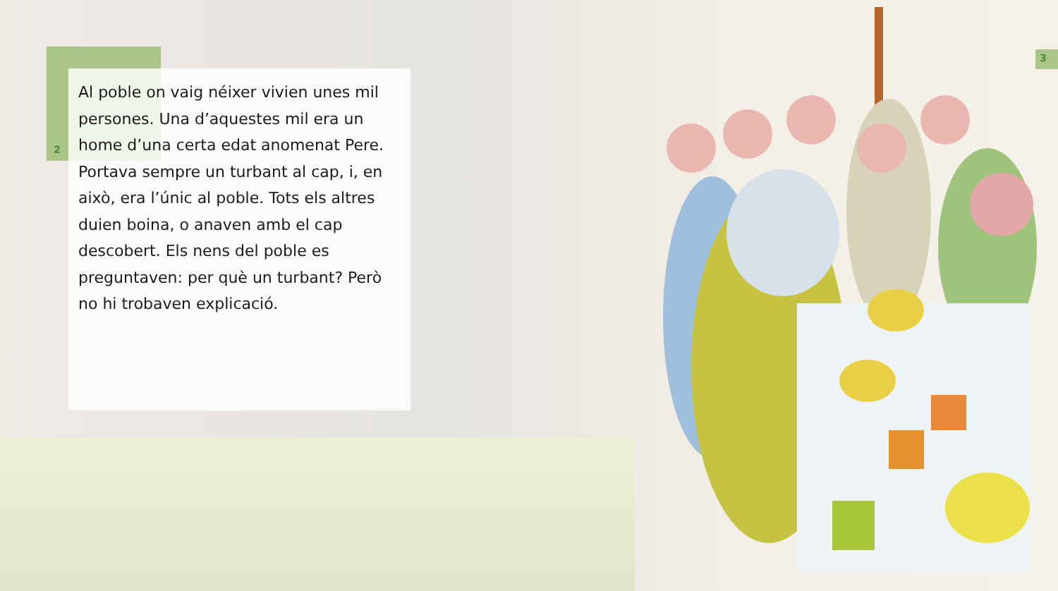2
3
Al poble on vaig néixer vivien unes mil persones. Una d’aquestes mil era un home d’una certa edat anomenat Pere. Portava sempre un turbant al cap, i, en això, era l’únic al poble. Tots els altres duien boina, o anaven amb el cap descobert. Els nens del poble es preguntaven: per què un turbant? Però no hi trobaven explicació.